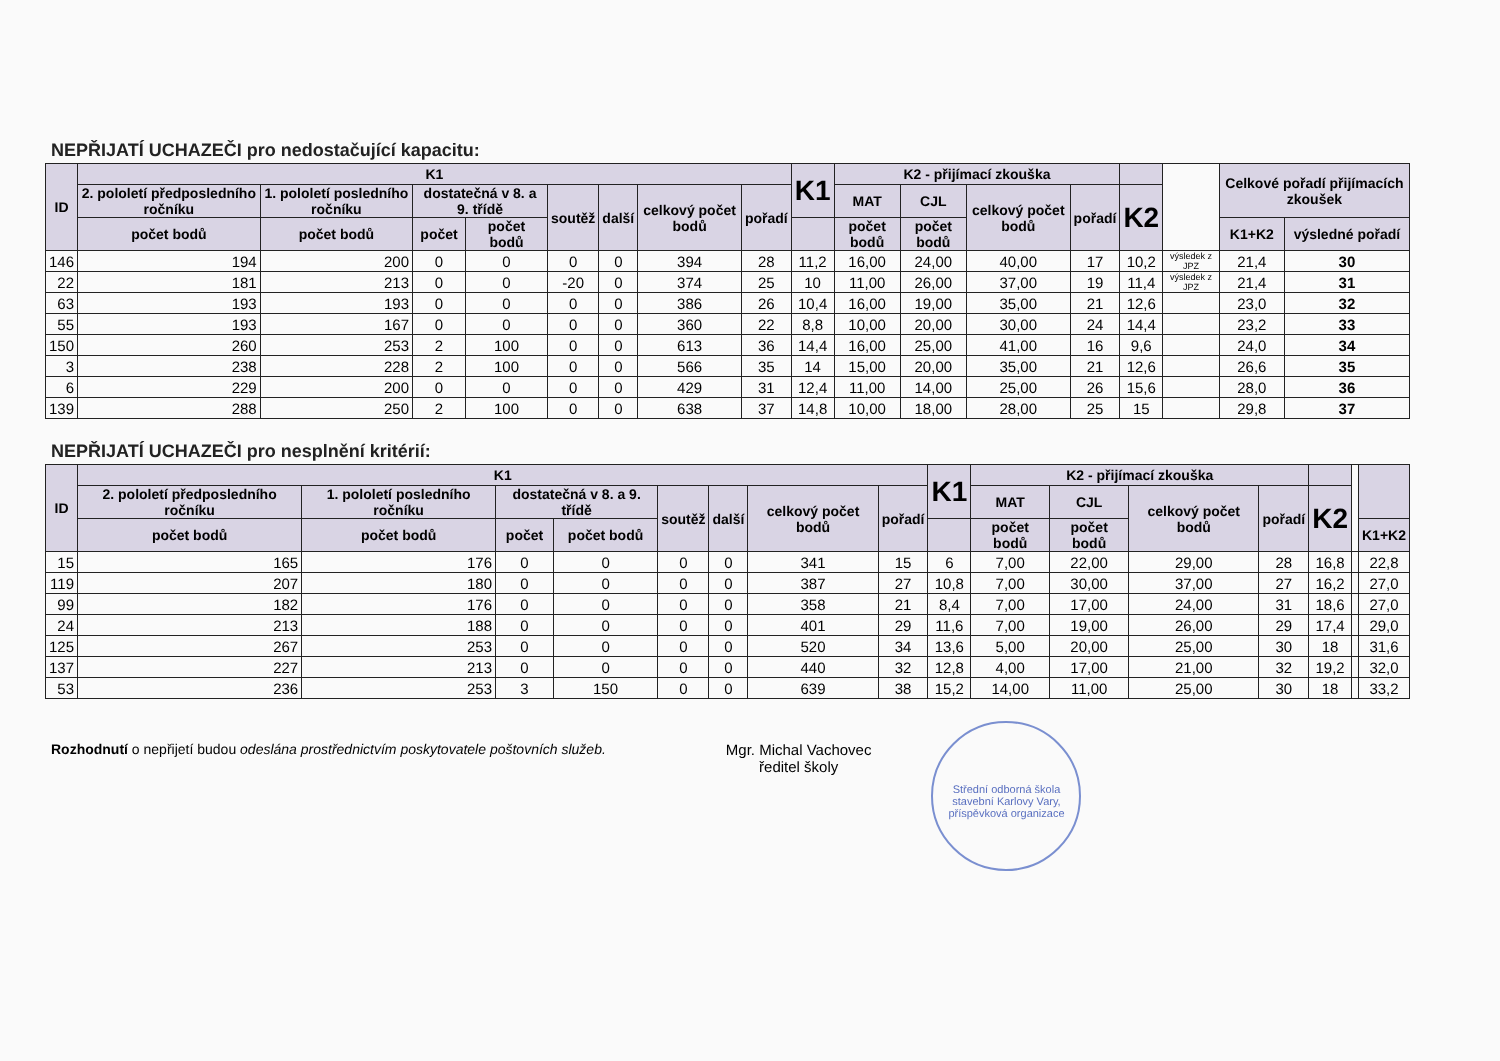NEPŘIJATÍ UCHAZEČI pro nedostačující kapacitu:
| ID | K1 | | | | | | | | K1 | K2 - přijímací zkouška | | | | | | Celkové pořadí přijímacích zkoušek | |
| --- | --- | --- | --- | --- | --- | --- | --- | --- | --- | --- | --- | --- | --- | --- | --- | --- | --- |
| | 2. pololetí předposledního ročníku | 1. pololetí posledního ročníku | dostatečná v 8. a 9. třídě | | soutěž | další | celkový počet bodů | pořadí | | MAT | CJL | celkový počet bodů | pořadí | K2 | | | |
| | počet bodů | počet bodů | počet | počet bodů | | | | | | počet bodů | počet bodů | | | | | K1+K2 | výsledné pořadí |
| 146 | 194 | 200 | 0 | 0 | 0 | 0 | 394 | 28 | 11,2 | 16,00 | 24,00 | 40,00 | 17 | 10,2 | výsledek z JPZ | 21,4 | 30 |
| 22 | 181 | 213 | 0 | 0 | -20 | 0 | 374 | 25 | 10 | 11,00 | 26,00 | 37,00 | 19 | 11,4 | výsledek z JPZ | 21,4 | 31 |
| 63 | 193 | 193 | 0 | 0 | 0 | 0 | 386 | 26 | 10,4 | 16,00 | 19,00 | 35,00 | 21 | 12,6 | | 23,0 | 32 |
| 55 | 193 | 167 | 0 | 0 | 0 | 0 | 360 | 22 | 8,8 | 10,00 | 20,00 | 30,00 | 24 | 14,4 | | 23,2 | 33 |
| 150 | 260 | 253 | 2 | 100 | 0 | 0 | 613 | 36 | 14,4 | 16,00 | 25,00 | 41,00 | 16 | 9,6 | | 24,0 | 34 |
| 3 | 238 | 228 | 2 | 100 | 0 | 0 | 566 | 35 | 14 | 15,00 | 20,00 | 35,00 | 21 | 12,6 | | 26,6 | 35 |
| 6 | 229 | 200 | 0 | 0 | 0 | 0 | 429 | 31 | 12,4 | 11,00 | 14,00 | 25,00 | 26 | 15,6 | | 28,0 | 36 |
| 139 | 288 | 250 | 2 | 100 | 0 | 0 | 638 | 37 | 14,8 | 10,00 | 18,00 | 28,00 | 25 | 15 | | 29,8 | 37 |
NEPŘIJATÍ UCHAZEČI pro nesplnění kritérií:
| ID | K1 | | | | | | | | K1 | K2 - přijímací zkouška | | | | | | |
| --- | --- | --- | --- | --- | --- | --- | --- | --- | --- | --- | --- | --- | --- | --- | --- | --- |
| | 2. pololetí předposledního ročníku | 1. pololetí posledního ročníku | dostatečná v 8. a 9. třídě | | soutěž | další | celkový počet bodů | pořadí | | MAT | CJL | celkový počet bodů | pořadí | K2 | | |
| | počet bodů | počet bodů | počet | počet bodů | | | | | | počet bodů | počet bodů | | | | | K1+K2 |
| 15 | 165 | 176 | 0 | 0 | 0 | 0 | 341 | 15 | 6 | 7,00 | 22,00 | 29,00 | 28 | 16,8 | | 22,8 |
| 119 | 207 | 180 | 0 | 0 | 0 | 0 | 387 | 27 | 10,8 | 7,00 | 30,00 | 37,00 | 27 | 16,2 | | 27,0 |
| 99 | 182 | 176 | 0 | 0 | 0 | 0 | 358 | 21 | 8,4 | 7,00 | 17,00 | 24,00 | 31 | 18,6 | | 27,0 |
| 24 | 213 | 188 | 0 | 0 | 0 | 0 | 401 | 29 | 11,6 | 7,00 | 19,00 | 26,00 | 29 | 17,4 | | 29,0 |
| 125 | 267 | 253 | 0 | 0 | 0 | 0 | 520 | 34 | 13,6 | 5,00 | 20,00 | 25,00 | 30 | 18 | | 31,6 |
| 137 | 227 | 213 | 0 | 0 | 0 | 0 | 440 | 32 | 12,8 | 4,00 | 17,00 | 21,00 | 32 | 19,2 | | 32,0 |
| 53 | 236 | 253 | 3 | 150 | 0 | 0 | 639 | 38 | 15,2 | 14,00 | 11,00 | 25,00 | 30 | 18 | | 33,2 |
Rozhodnutí o nepřijetí budou odeslána prostřednictvím poskytovatele poštovních služeb.
Mgr. Michal Vachovec
ředitel školy
Střední odborná škola stavební Karlovy Vary, příspěvková organizace